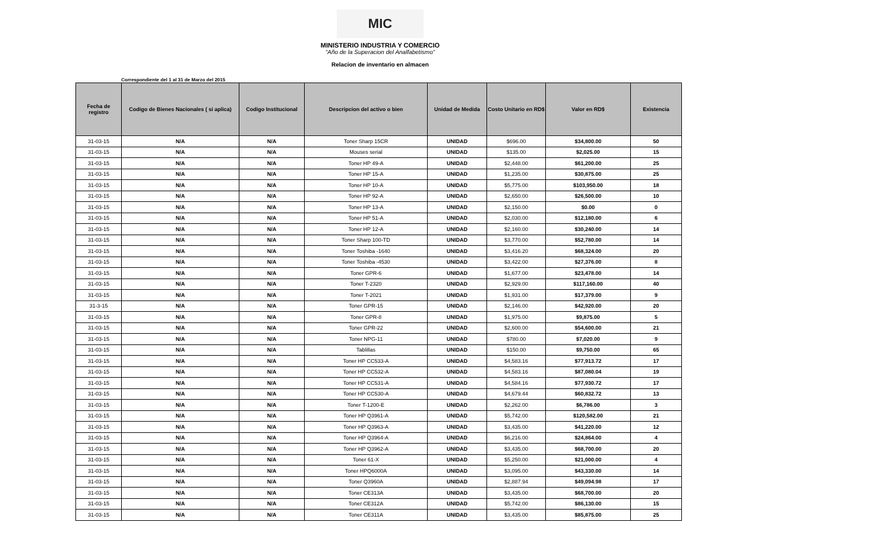MIC
MINISTERIO INDUSTRIA Y COMERCIO
“Año de la Superacion del Analfabetismo”
Relacion de inventario en almacen
Correspondiente del 1 al 31 de Marzo del 2015
| Fecha de registro | Codigo de Bienes Nacionales ( si aplica) | Codigo Institucional | Descripcion del activo o bien | Unidad de Medida | Costo Unitario en RD$ | Valor en RD$ | Existencia |
| --- | --- | --- | --- | --- | --- | --- | --- |
| 31-03-15 | N/A | N/A | Toner Sharp 15CR | UNIDAD | $696.00 | $34,800.00 | 50 |
| 31-03-15 | N/A | N/A | Mouses serial | UNIDAD | $135.00 | $2,025.00 | 15 |
| 31-03-15 | N/A | N/A | Toner HP 49-A | UNIDAD | $2,448.00 | $61,200.00 | 25 |
| 31-03-15 | N/A | N/A | Toner HP 15-A | UNIDAD | $1,235.00 | $30,875.00 | 25 |
| 31-03-15 | N/A | N/A | Toner HP 10-A | UNIDAD | $5,775.00 | $103,950.00 | 18 |
| 31-03-15 | N/A | N/A | Toner HP 92-A | UNIDAD | $2,650.00 | $26,500.00 | 10 |
| 31-03-15 | N/A | N/A | Toner HP 13-A | UNIDAD | $2,150.00 | $0.00 | 0 |
| 31-03-15 | N/A | N/A | Toner HP 51-A | UNIDAD | $2,030.00 | $12,180.00 | 6 |
| 31-03-15 | N/A | N/A | Toner HP 12-A | UNIDAD | $2,160.00 | $30,240.00 | 14 |
| 31-03-15 | N/A | N/A | Toner Sharp 100-TD | UNIDAD | $3,770.00 | $52,780.00 | 14 |
| 31-03-15 | N/A | N/A | Toner Toshiba -1640 | UNIDAD | $3,416.20 | $68,324.00 | 20 |
| 31-03-15 | N/A | N/A | Toner Toshiba -4530 | UNIDAD | $3,422.00 | $27,376.00 | 8 |
| 31-03-15 | N/A | N/A | Toner GPR-6 | UNIDAD | $1,677.00 | $23,478.00 | 14 |
| 31-03-15 | N/A | N/A | Toner T-2320 | UNIDAD | $2,929.00 | $117,160.00 | 40 |
| 31-03-15 | N/A | N/A | Toner T-2021 | UNIDAD | $1,931.00 | $17,379.00 | 9 |
| 31-3-15 | N/A | N/A | Toner GPR-15 | UNIDAD | $2,146.00 | $42,920.00 | 20 |
| 31-03-15 | N/A | N/A | Toner GPR-8 | UNIDAD | $1,975.00 | $9,875.00 | 5 |
| 31-03-15 | N/A | N/A | Toner GPR-22 | UNIDAD | $2,600.00 | $54,600.00 | 21 |
| 31-03-15 | N/A | N/A | Toner NPG-11 | UNIDAD | $780.00 | $7,020.00 | 9 |
| 31-03-15 | N/A | N/A | Tablillas | UNIDAD | $150.00 | $9,750.00 | 65 |
| 31-03-15 | N/A | N/A | Toner HP CC533-A | UNIDAD | $4,583.16 | $77,913.72 | 17 |
| 31-03-15 | N/A | N/A | Toner HP CC532-A | UNIDAD | $4,583.16 | $87,080.04 | 19 |
| 31-03-15 | N/A | N/A | Toner HP CC531-A | UNIDAD | $4,584.16 | $77,930.72 | 17 |
| 31-03-15 | N/A | N/A | Toner HP CC530-A | UNIDAD | $4,679.44 | $60,832.72 | 13 |
| 31-03-15 | N/A | N/A | Toner T-1200-E | UNIDAD | $2,262.00 | $6,786.00 | 3 |
| 31-03-15 | N/A | N/A | Toner HP Q3961-A | UNIDAD | $5,742.00 | $120,582.00 | 21 |
| 31-03-15 | N/A | N/A | Toner HP Q3963-A | UNIDAD | $3,435.00 | $41,220.00 | 12 |
| 31-03-15 | N/A | N/A | Toner HP Q3964-A | UNIDAD | $6,216.00 | $24,864.00 | 4 |
| 31-03-15 | N/A | N/A | Toner HP Q3962-A | UNIDAD | $3,435.00 | $68,700.00 | 20 |
| 31-03-15 | N/A | N/A | Toner 61-X | UNIDAD | $5,250.00 | $21,000.00 | 4 |
| 31-03-15 | N/A | N/A | Toner HPQ6000A | UNIDAD | $3,095.00 | $43,330.00 | 14 |
| 31-03-15 | N/A | N/A | Toner Q3960A | UNIDAD | $2,887.94 | $49,094.98 | 17 |
| 31-03-15 | N/A | N/A | Toner CE313A | UNIDAD | $3,435.00 | $68,700.00 | 20 |
| 31-03-15 | N/A | N/A | Toner CE312A | UNIDAD | $5,742.00 | $86,130.00 | 15 |
| 31-03-15 | N/A | N/A | Toner CE311A | UNIDAD | $3,435.00 | $85,875.00 | 25 |